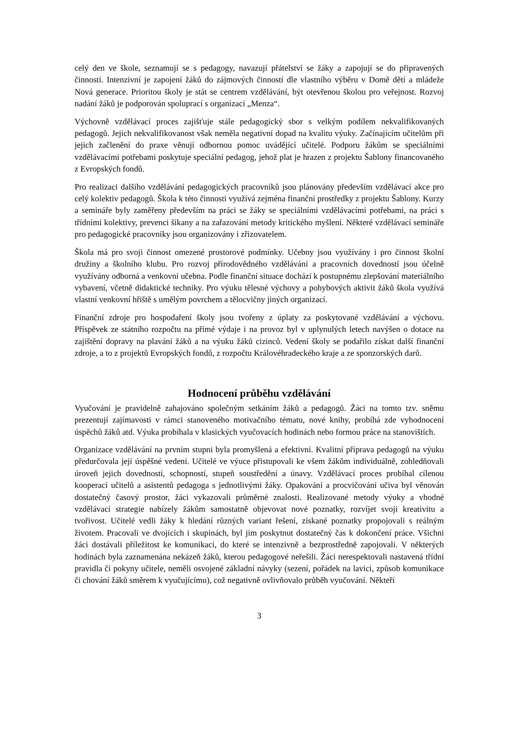celý den ve škole, seznamují se s pedagogy, navazují přátelství se žáky a zapojují se do připravených činností. Intenzivní je zapojení žáků do zájmových činností dle vlastního výběru v Domě dětí a mládeže Nová generace. Prioritou školy je stát se centrem vzdělávání, být otevřenou školou pro veřejnost. Rozvoj nadání žáků je podporován spoluprací s organizací „Menza“.
Výchovně vzdělávací proces zajišťuje stále pedagogický sbor s velkým podílem nekvalifikovaných pedagogů. Jejich nekvalifikovanost však neměla negativní dopad na kvalitu výuky. Začínajícím učitelům při jejich začlenění do praxe věnují odbornou pomoc uvádějící učitelé. Podporu žákům se speciálními vzdělávacími potřebami poskytuje speciální pedagog, jehož plat je hrazen z projektu Šablony financovaného z Evropských fondů.
Pro realizaci dalšího vzdělávání pedagogických pracovníků jsou plánovány především vzdělávací akce pro celý kolektiv pedagogů. Škola k této činnosti využívá zejména finanční prostředky z projektu Šablony. Kurzy a semináře byly zaměřeny především na práci se žáky se speciálními vzdělávacími potřebami, na práci s třídními kolektivy, prevenci šikany a na zařazování metody kritického myšlení. Některé vzdělávací semináře pro pedagogické pracovníky jsou organizovány i zřizovatelem.
Škola má pro svoji činnost omezené prostorové podmínky. Učebny jsou využívány i pro činnost školní družiny a školního klubu. Pro rozvoj přírodovědného vzdělávání a pracovních dovedností jsou účelně využívány odborná a venkovní učebna. Podle finanční situace dochází k postupnému zlepšování materiálního vybavení, včetně didaktické techniky. Pro výuku tělesné výchovy a pohybových aktivit žáků škola využívá vlastní venkovní hřiště s umělým povrchem a tělocvičny jiných organizací.
Finanční zdroje pro hospodaření školy jsou tvořeny z úplaty za poskytované vzdělávání a výchovu. Příspěvek ze státního rozpočtu na přímé výdaje i na provoz byl v uplynulých letech navýšen o dotace na zajištění dopravy na plavání žáků a na výuku žáků cizinců. Vedení školy se podařilo získat další finanční zdroje, a to z projektů Evropských fondů, z rozpočtu Královéhradeckého kraje a ze sponzorských darů.
Hodnocení průběhu vzdělávání
Vyučování je pravidelně zahajováno společným setkáním žáků a pedagogů. Žáci na tomto tzv. sněmu prezentují zajímavosti v rámci stanoveného motivačního tématu, nové knihy, probíhá zde vyhodnocení úspěchů žáků atd. Výuka probíhala v klasických vyučovacích hodinách nebo formou práce na stanovištích.
Organizace vzdělávání na prvním stupni byla promyšlená a efektivní. Kvalitní příprava pedagogů na výuku předurčovala její úspěšné vedení. Učitelé ve výuce přistupovali ke všem žákům individuálně, zohledňovali úroveň jejich dovedností, schopností, stupeň soustředění a únavy. Vzdělávací proces probíhal cílenou kooperací učitelů a asistentů pedagoga s jednotlivými žáky. Opakování a procvičování učiva byl věnován dostatečný časový prostor, žáci vykazovali průměrné znalosti. Realizované metody výuky a vhodné vzdělávací strategie nabízely žákům samostatně objevovat nové poznatky, rozvíjet svoji kreativitu a tvořivost. Učitelé vedli žáky k hledání různých variant řešení, získané poznatky propojovali s reálným životem. Pracovali ve dvojicích i skupinách, byl jim poskytnut dostatečný čas k dokončení práce. Všichni žáci dostávali příležitost ke komunikaci, do které se intenzivně a bezprostředně zapojovali. V některých hodinách byla zaznamenána nekázeň žáků, kterou pedagogové neřešili. Žáci nerespektovali nastavená třídní pravidla či pokyny učitele, neměli osvojené základní návyky (sezení, pořádek na lavici, způsob komunikace či chování žáků směrem k vyučujícímu), což negativně ovlivňovalo průběh vyučování. Někteří
3